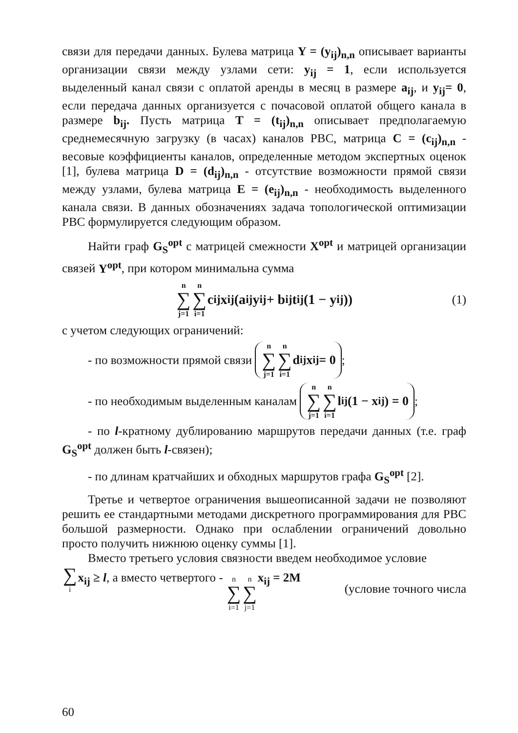связи для передачи данных. Булева матрица Y = (y<sub>ij</sub>)<sub>n,n</sub> описывает варианты организации связи между узлами сети: y<sub>ij</sub> = 1, если используется выделенный канал связи с оплатой аренды в месяц в размере a<sub>ij</sub>, и y<sub>ij</sub>= 0, если передача данных организуется с почасовой оплатой общего канала в размере b<sub>ij</sub>. Пусть матрица T = (t<sub>ij</sub>)<sub>n,n</sub> описывает предполагаемую среднемесячную загрузку (в часах) каналов РВС, матрица C = (c<sub>ij</sub>)<sub>n,n</sub> - весовые коэффициенты каналов, определенные методом экспертных оценок [1], булева матрица D = (d<sub>ij</sub>)<sub>n,n</sub> - отсутствие возможности прямой связи между узлами, булева матрица E = (e<sub>ij</sub>)<sub>n,n</sub> - необходимость выделенного канала связи. В данных обозначениях задача топологической оптимизации РВС формулируется следующим образом.
Найти граф G<sub>S</sub><sup>opt</sup> с матрицей смежности X<sup>opt</sup> и матрицей организации связей Y<sup>opt</sup>, при котором минимальна сумма
n ∑ j=1 n ∑ i=1 c<sub>ij</sub>x<sub>ij</sub>(a<sub>ij</sub>y<sub>ij</sub> + b<sub>ij</sub>t<sub>ij</sub>(1 − y<sub>ij</sub>)) (1)
с учетом следующих ограничений:
- по возможности прямой связи n ∑ j=1 n ∑ i=1 d<sub>ij</sub>x<sub>ij</sub> = 0;
- по необходимым выделенным каналам n ∑ j=1 n ∑ i=1 l<sub>ij</sub>(1 − x<sub>ij</sub>) = 0;
- по l-кратному дублированию маршрутов передачи данных (т.е. граф G<sub>S</sub><sup>opt</sup> должен быть l-связен);
- по длинам кратчайших и обходных маршрутов графа G<sub>S</sub><sup>opt</sup> [2].
Третье и четвертое ограничения вышеописанной задачи не позволяют решить ее стандартными методами дискретного программирования для РВС большой размерности. Однако при ослаблении ограничений довольно просто получить нижнюю оценку суммы [1].
Вместо третьего условия связности введем необходимое условие
∑ i x<sub>ij</sub> ≥ l, а вместо четвертого - n ∑ i=1 n ∑ j=1 x<sub>ij</sub> = 2M (условие точного числа
60